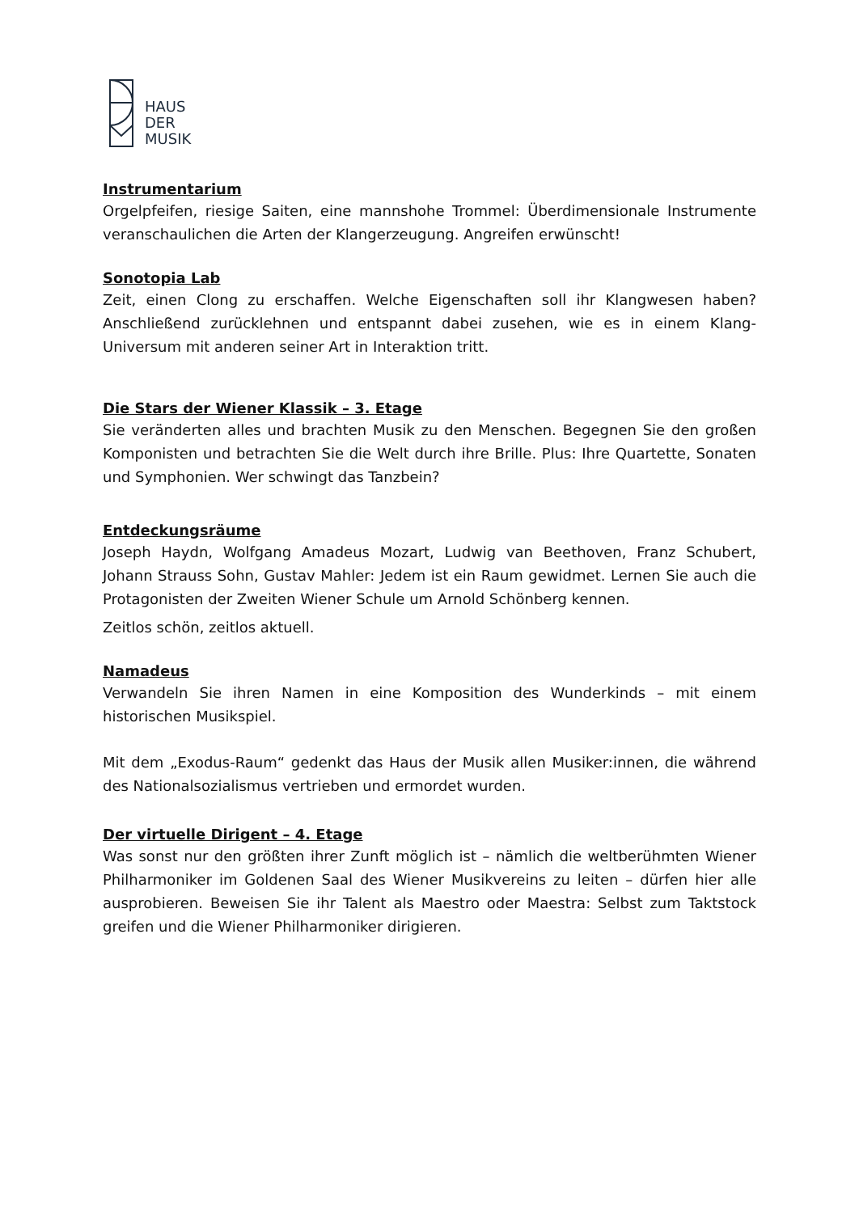HAUS
DER
MUSIK
Instrumentarium
Orgelpfeifen, riesige Saiten, eine mannshohe Trommel: Überdimensionale Instrumente veranschaulichen die Arten der Klangerzeugung. Angreifen erwünscht!
Sonotopia Lab
Zeit, einen Clong zu erschaffen. Welche Eigenschaften soll ihr Klangwesen haben? Anschließend zurücklehnen und entspannt dabei zusehen, wie es in einem Klang-Universum mit anderen seiner Art in Interaktion tritt.
Die Stars der Wiener Klassik – 3. Etage
Sie veränderten alles und brachten Musik zu den Menschen. Begegnen Sie den großen Komponisten und betrachten Sie die Welt durch ihre Brille. Plus: Ihre Quartette, Sonaten und Symphonien. Wer schwingt das Tanzbein?
Entdeckungsräume
Joseph Haydn, Wolfgang Amadeus Mozart, Ludwig van Beethoven, Franz Schubert, Johann Strauss Sohn, Gustav Mahler: Jedem ist ein Raum gewidmet. Lernen Sie auch die Protagonisten der Zweiten Wiener Schule um Arnold Schönberg kennen.
Zeitlos schön, zeitlos aktuell.
Namadeus
Verwandeln Sie ihren Namen in eine Komposition des Wunderkinds – mit einem historischen Musikspiel.
Mit dem „Exodus-Raum“ gedenkt das Haus der Musik allen Musiker:innen, die während des Nationalsozialismus vertrieben und ermordet wurden.
Der virtuelle Dirigent – 4. Etage
Was sonst nur den größten ihrer Zunft möglich ist – nämlich die weltberühmten Wiener Philharmoniker im Goldenen Saal des Wiener Musikvereins zu leiten – dürfen hier alle ausprobieren. Beweisen Sie ihr Talent als Maestro oder Maestra: Selbst zum Taktstock greifen und die Wiener Philharmoniker dirigieren.